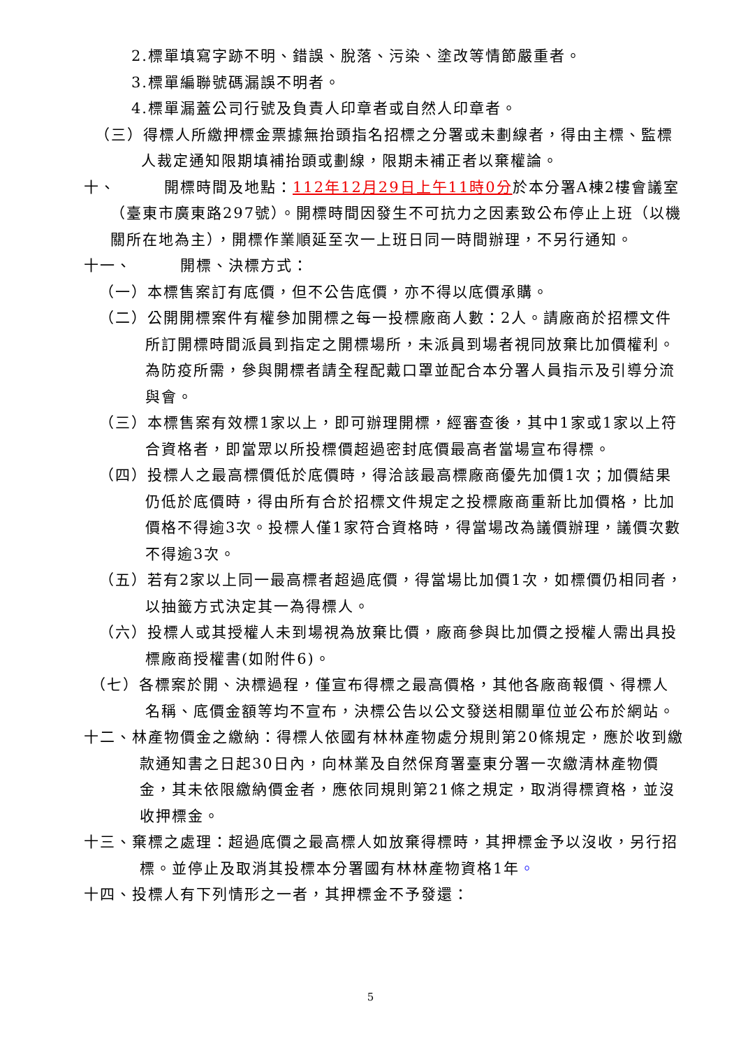2.標單填寫字跡不明、錯誤、脫落、污染、塗改等情節嚴重者。
3.標單編聯號碼漏誤不明者。
4.標單漏蓋公司行號及負責人印章者或自然人印章者。
（三）得標人所繳押標金票據無抬頭指名招標之分署或未劃線者，得由主標、監標人裁定通知限期填補抬頭或劃線，限期未補正者以棄權論。
十、　　　開標時間及地點：112年12月29日上午11時0分於本分署A棟2樓會議室（臺東市廣東路297號）。開標時間因發生不可抗力之因素致公布停止上班（以機關所在地為主），開標作業順延至次一上班日同一時間辦理，不另行通知。
十一、　　　開標、決標方式：
（一）本標售案訂有底價，但不公告底價，亦不得以底價承購。
（二）公開開標案件有權參加開標之每一投標廠商人數：2人。請廠商於招標文件所訂開標時間派員到指定之開標場所，未派員到場者視同放棄比加價權利。為防疫所需，參與開標者請全程配戴口罩並配合本分署人員指示及引導分流與會。
（三）本標售案有效標1家以上，即可辦理開標，經審查後，其中1家或1家以上符合資格者，即當眾以所投標價超過密封底價最高者當場宣布得標。
（四）投標人之最高標價低於底價時，得洽該最高標廠商優先加價1次；加價結果仍低於底價時，得由所有合於招標文件規定之投標廠商重新比加價格，比加價格不得逾3次。投標人僅1家符合資格時，得當場改為議價辦理，議價次數不得逾3次。
（五）若有2家以上同一最高標者超過底價，得當場比加價1次，如標價仍相同者，以抽籤方式決定其一為得標人。
（六）投標人或其授權人未到場視為放棄比價，廠商參與比加價之授權人需出具投標廠商授權書(如附件6)。
（七）各標案於開、決標過程，僅宣布得標之最高價格，其他各廠商報價、得標人名稱、底價金額等均不宣布，決標公告以公文發送相關單位並公布於網站。
十二、林產物價金之繳納：得標人依國有林林產物處分規則第20條規定，應於收到繳款通知書之日起30日內，向林業及自然保育署臺東分署一次繳清林產物價金，其未依限繳納價金者，應依同規則第21條之規定，取消得標資格，並沒收押標金。
十三、棄標之處理：超過底價之最高標人如放棄得標時，其押標金予以沒收，另行招標。並停止及取消其投標本分署國有林林產物資格1年。
十四、投標人有下列情形之一者，其押標金不予發還：
5